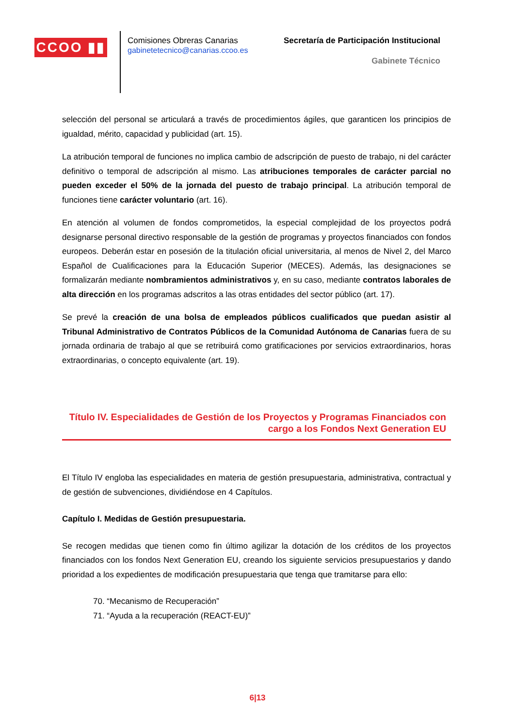CCOO ▮▮
Comisiones Obreras Canarias
gabinetetecnico@canarias.ccoo.es
Secretaría de Participación Institucional
Gabinete Técnico
selección del personal se articulará a través de procedimientos ágiles, que garanticen los principios de igualdad, mérito, capacidad y publicidad (art. 15).
La atribución temporal de funciones no implica cambio de adscripción de puesto de trabajo, ni del carácter definitivo o temporal de adscripción al mismo. Las atribuciones temporales de carácter parcial no pueden exceder el 50% de la jornada del puesto de trabajo principal. La atribución temporal de funciones tiene carácter voluntario (art. 16).
En atención al volumen de fondos comprometidos, la especial complejidad de los proyectos podrá designarse personal directivo responsable de la gestión de programas y proyectos financiados con fondos europeos. Deberán estar en posesión de la titulación oficial universitaria, al menos de Nivel 2, del Marco Español de Cualificaciones para la Educación Superior (MECES). Además, las designaciones se formalizarán mediante nombramientos administrativos y, en su caso, mediante contratos laborales de alta dirección en los programas adscritos a las otras entidades del sector público (art. 17).
Se prevé la creación de una bolsa de empleados públicos cualificados que puedan asistir al Tribunal Administrativo de Contratos Públicos de la Comunidad Autónoma de Canarias fuera de su jornada ordinaria de trabajo al que se retribuirá como gratificaciones por servicios extraordinarios, horas extraordinarias, o concepto equivalente (art. 19).
Título IV. Especialidades de Gestión de los Proyectos y Programas Financiados con cargo a los Fondos Next Generation EU
El Título IV engloba las especialidades en materia de gestión presupuestaria, administrativa, contractual y de gestión de subvenciones, dividiéndose en 4 Capítulos.
Capítulo I. Medidas de Gestión presupuestaria.
Se recogen medidas que tienen como fin último agilizar la dotación de los créditos de los proyectos financiados con los fondos Next Generation EU, creando los siguiente servicios presupuestarios y dando prioridad a los expedientes de modificación presupuestaria que tenga que tramitarse para ello:
70. “Mecanismo de Recuperación”
71. “Ayuda a la recuperación (REACT-EU)”
6|13